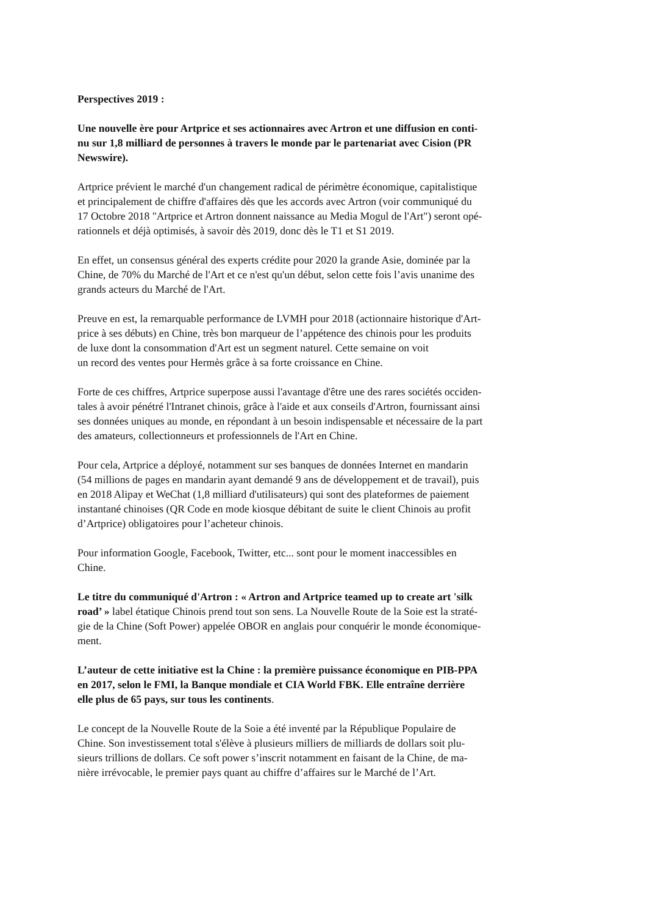Perspectives 2019 :
Une nouvelle ère pour Artprice et ses actionnaires avec Artron et une diffusion en conti-
nu sur 1,8 milliard de personnes à travers le monde par le partenariat avec Cision (PR
Newswire).
Artprice prévient le marché d'un changement radical de périmètre économique, capitalistique
et principalement de chiffre d'affaires dès que les accords avec Artron (voir communiqué du
17 Octobre 2018 "Artprice et Artron donnent naissance au Media Mogul de l'Art") seront opé-
rationnels et déjà optimisés, à savoir dès 2019, donc dès le T1 et S1 2019.
En effet, un consensus général des experts crédite pour 2020 la grande Asie, dominée par la
Chine, de 70% du Marché de l'Art et ce n'est qu'un début, selon cette fois l’avis unanime des
grands acteurs du Marché de l'Art.
Preuve en est, la remarquable performance de LVMH pour 2018 (actionnaire historique d'Art-
price à ses débuts) en Chine, très bon marqueur de l’appétence des chinois pour les produits
de luxe dont la consommation d'Art est un segment naturel. Cette semaine on voit
un record des ventes pour Hermès grâce à sa forte croissance en Chine.
Forte de ces chiffres, Artprice superpose aussi l'avantage d'être une des rares sociétés occiden-
tales à avoir pénétré l'Intranet chinois, grâce à l'aide et aux conseils d'Artron, fournissant ainsi
ses données uniques au monde, en répondant à un besoin indispensable et nécessaire de la part
des amateurs, collectionneurs et professionnels de l'Art en Chine.
Pour cela, Artprice a déployé, notamment sur ses banques de données Internet en mandarin
(54 millions de pages en mandarin ayant demandé 9 ans de développement et de travail), puis
en 2018 Alipay et WeChat (1,8 milliard d'utilisateurs) qui sont des plateformes de paiement
instantané chinoises (QR Code en mode kiosque débitant de suite le client Chinois au profit
d’Artprice) obligatoires pour l’acheteur chinois.
Pour information Google, Facebook, Twitter, etc... sont pour le moment inaccessibles en
Chine.
Le titre du communiqué d'Artron : « Artron and Artprice teamed up to create art 'silk
road’ » label étatique Chinois prend tout son sens. La Nouvelle Route de la Soie est la straté-
gie de la Chine (Soft Power) appelée OBOR en anglais pour conquérir le monde économique-
ment.
L’auteur de cette initiative est la Chine : la première puissance économique en PIB-PPA
en 2017, selon le FMI, la Banque mondiale et CIA World FBK. Elle entraîne derrière
elle plus de 65 pays, sur tous les continents.
Le concept de la Nouvelle Route de la Soie a été inventé par la République Populaire de
Chine. Son investissement total s'élève à plusieurs milliers de milliards de dollars soit plu-
sieurs trillions de dollars. Ce soft power s’inscrit notamment en faisant de la Chine, de ma-
nière irrévocable, le premier pays quant au chiffre d’affaires sur le Marché de l’Art.